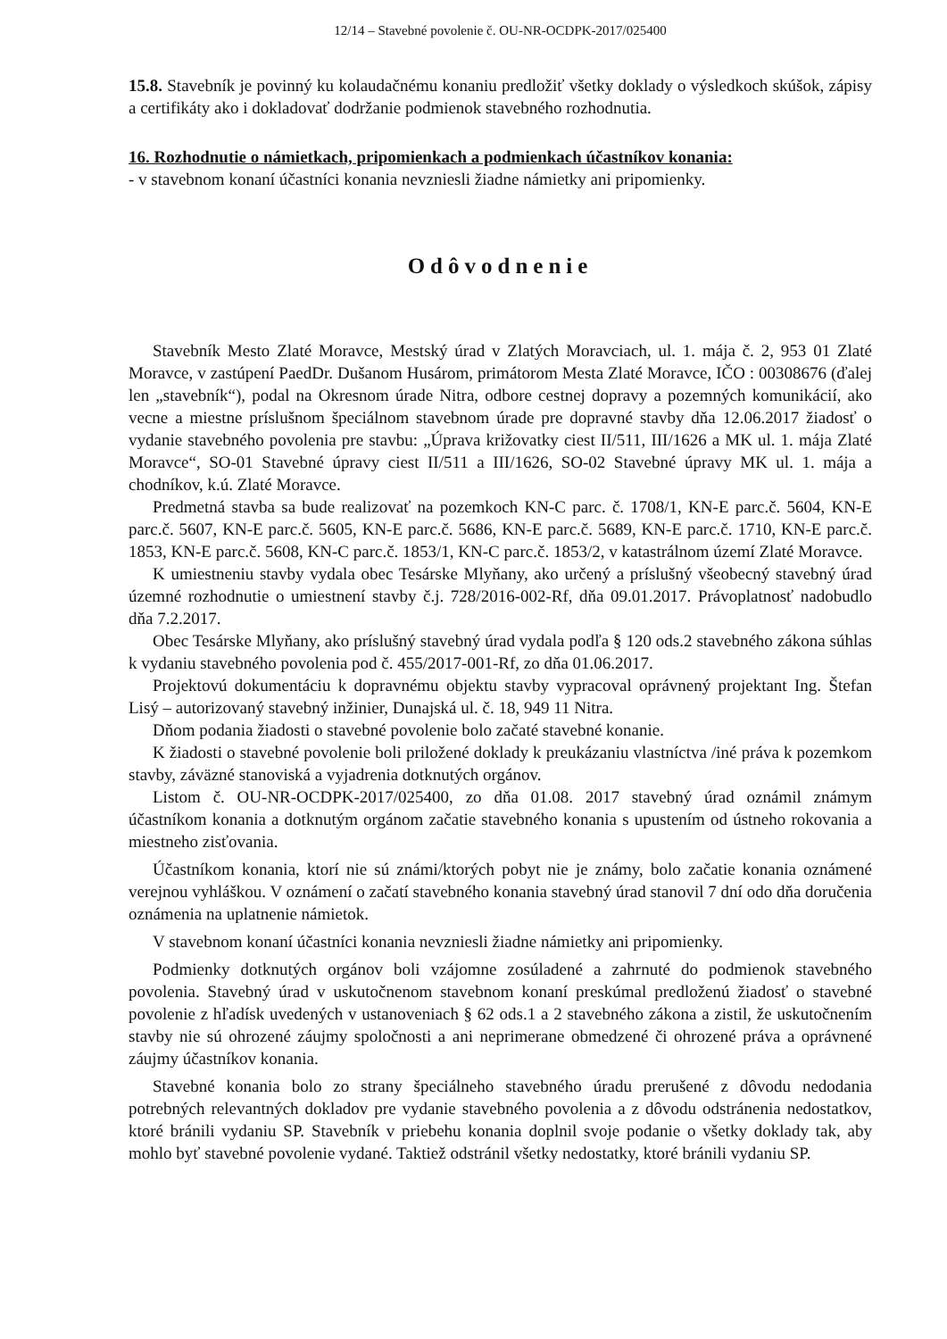12/14 – Stavebné povolenie č. OU-NR-OCDPK-2017/025400
15.8. Stavebník je povinný ku kolaudačnému konaniu predložiť všetky doklady o výsledkoch skúšok, zápisy a certifikáty ako i dokladovať dodržanie podmienok stavebného rozhodnutia.
16. Rozhodnutie o námietkach, pripomienkach a podmienkach účastníkov konania:
- v stavebnom konaní účastníci konania nevzniesli žiadne námietky ani pripomienky.
Odôvodnenie
Stavebník Mesto Zlaté Moravce, Mestský úrad v Zlatých Moravciach, ul. 1. mája č. 2, 953 01 Zlaté Moravce, v zastúpení PaedDr. Dušanom Husárom, primátorom Mesta Zlaté Moravce, IČO : 00308676 (ďalej len „stavebník“), podal na Okresnom úrade Nitra, odbore cestnej dopravy a pozemných komunikácií, ako vecne a miestne príslušnom špeciálnom stavebnom úrade pre dopravné stavby dňa 12.06.2017 žiadosť o vydanie stavebného povolenia pre stavbu: „Úprava križovatky ciest II/511, III/1626 a MK ul. 1. mája Zlaté Moravce“, SO-01 Stavebné úpravy ciest II/511 a III/1626, SO-02 Stavebné úpravy MK ul. 1. mája a chodníkov, k.ú. Zlaté Moravce.
Predmetná stavba sa bude realizovať na pozemkoch KN-C parc. č. 1708/1, KN-E parc.č. 5604, KN-E parc.č. 5607, KN-E parc.č. 5605, KN-E parc.č. 5686, KN-E parc.č. 5689, KN-E parc.č. 1710, KN-E parc.č. 1853, KN-E parc.č. 5608, KN-C parc.č. 1853/1, KN-C parc.č. 1853/2, v katastrálnom území Zlaté Moravce.
K umiestneniu stavby vydala obec Tesárske Mlyňany, ako určený a príslušný všeobecný stavebný úrad územné rozhodnutie o umiestnení stavby č.j. 728/2016-002-Rf, dňa 09.01.2017. Právoplatnosť nadobudlo dňa 7.2.2017.
Obec Tesárske Mlyňany, ako príslušný stavebný úrad vydala podľa § 120 ods.2 stavebného zákona súhlas k vydaniu stavebného povolenia pod č. 455/2017-001-Rf, zo dňa 01.06.2017.
Projektovú dokumentáciu k dopravnému objektu stavby vypracoval oprávnený projektant Ing. Štefan Lisý – autorizovaný stavebný inžinier, Dunajská ul. č. 18, 949 11 Nitra.
Dňom podania žiadosti o stavebné povolenie bolo začaté stavebné konanie.
K žiadosti o stavebné povolenie boli priložené doklady k preukázaniu vlastníctva /iné práva k pozemkom stavby, záväzné stanoviská a vyjadrenia dotknutých orgánov.
Listom č. OU-NR-OCDPK-2017/025400, zo dňa 01.08. 2017 stavebný úrad oznámil známym účastníkom konania a dotknutým orgánom začatie stavebného konania s upustením od ústneho rokovania a miestneho zisťovania.
Účastníkom konania, ktorí nie sú známi/ktorých pobyt nie je známy, bolo začatie konania oznámené verejnou vyhláškou. V oznámení o začatí stavebného konania stavebný úrad stanovil 7 dní odo dňa doručenia oznámenia na uplatnenie námietok.
V stavebnom konaní účastníci konania nevzniesli žiadne námietky ani pripomienky.
Podmienky dotknutých orgánov boli vzájomne zosúladené a zahrnuté do podmienok stavebného povolenia. Stavebný úrad v uskutočnenom stavebnom konaní preskúmal predloženú žiadosť o stavebné povolenie z hľadísk uvedených v ustanoveniach § 62 ods.1 a 2 stavebného zákona a zistil, že uskutočnením stavby nie sú ohrozené záujmy spoločnosti a ani neprimerane obmedzené či ohrozené práva a oprávnené záujmy účastníkov konania.
Stavebné konania bolo zo strany špeciálneho stavebného úradu prerušené z dôvodu nedodania potrebných relevantných dokladov pre vydanie stavebného povolenia a z dôvodu odstránenia nedostatkov, ktoré bránili vydaniu SP. Stavebník v priebehu konania doplnil svoje podanie o všetky doklady tak, aby mohlo byť stavebné povolenie vydané. Taktiež odstránil všetky nedostatky, ktoré bránili vydaniu SP.